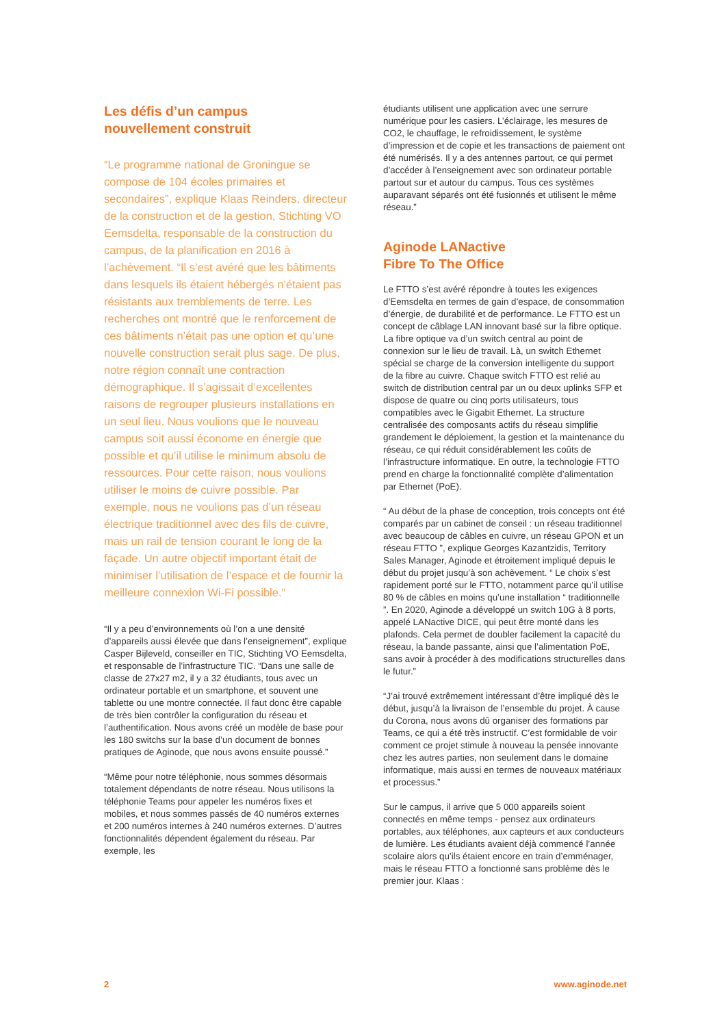Les défis d’un campus
nouvellement construit
“Le programme national de Groningue se compose de 104 écoles primaires et secondaires”, explique Klaas Reinders, directeur de la construction et de la gestion, Stichting VO Eemsdelta, responsable de la construction du campus, de la planification en 2016 à l’achèvement. “Il s’est avéré que les bâtiments dans lesquels ils étaient hébergés n’étaient pas résistants aux tremblements de terre. Les recherches ont montré que le renforcement de ces bâtiments n’était pas une option et qu’une nouvelle construction serait plus sage. De plus, notre région connaît une contraction démographique. Il s’agissait d’excellentes raisons de regrouper plusieurs installations en un seul lieu. Nous voulions que le nouveau campus soit aussi économe en énergie que possible et qu’il utilise le minimum absolu de ressources. Pour cette raison, nous voulions utiliser le moins de cuivre possible. Par exemple, nous ne voulions pas d’un réseau électrique traditionnel avec des fils de cuivre, mais un rail de tension courant le long de la façade. Un autre objectif important était de minimiser l’utilisation de l’espace et de fournir la meilleure connexion Wi-Fi possible.”
“Il y a peu d’environnements où l’on a une densité d’appareils aussi élevée que dans l’enseignement”, explique Casper Bijleveld, conseiller en TIC, Stichting VO Eemsdelta, et responsable de l’infrastructure TIC. “Dans une salle de classe de 27x27 m2, il y a 32 étudiants, tous avec un ordinateur portable et un smartphone, et souvent une tablette ou une montre connectée. Il faut donc être capable de très bien contrôler la configuration du réseau et l’authentification. Nous avons créé un modèle de base pour les 180 switchs sur la base d’un document de bonnes pratiques de Aginode, que nous avons ensuite poussé.”
“Même pour notre téléphonie, nous sommes désormais totalement dépendants de notre réseau. Nous utilisons la téléphonie Teams pour appeler les numéros fixes et mobiles, et nous sommes passés de 40 numéros externes et 200 numéros internes à 240 numéros externes. D’autres fonctionnalités dépendent également du réseau. Par exemple, les
étudiants utilisent une application avec une serrure numérique pour les casiers. L’éclairage, les mesures de CO2, le chauffage, le refroidissement, le système d’impression et de copie et les transactions de paiement ont été numérisés. Il y a des antennes partout, ce qui permet d’accéder à l’enseignement avec son ordinateur portable partout sur et autour du campus. Tous ces systèmes auparavant séparés ont été fusionnés et utilisent le même réseau.”
Aginode LANactive
Fibre To The Office
Le FTTO s’est avéré répondre à toutes les exigences d’Eemsdelta en termes de gain d’espace, de consommation d’énergie, de durabilité et de performance. Le FTTO est un concept de câblage LAN innovant basé sur la fibre optique. La fibre optique va d’un switch central au point de connexion sur le lieu de travail. Là, un switch Ethernet spécial se charge de la conversion intelligente du support de la fibre au cuivre. Chaque switch FTTO est relié au switch de distribution central par un ou deux uplinks SFP et dispose de quatre ou cinq ports utilisateurs, tous compatibles avec le Gigabit Ethernet. La structure centralisée des composants actifs du réseau simplifie grandement le déploiement, la gestion et la maintenance du réseau, ce qui réduit considérablement les coûts de l’infrastructure informatique. En outre, la technologie FTTO prend en charge la fonctionnalité complète d’alimentation par Ethernet (PoE).
“ Au début de la phase de conception, trois concepts ont été comparés par un cabinet de conseil : un réseau traditionnel avec beaucoup de câbles en cuivre, un réseau GPON et un réseau FTTO ”, explique Georges Kazantzidis, Territory Sales Manager, Aginode et étroitement impliqué depuis le début du projet jusqu’à son achèvement. “ Le choix s’est rapidement porté sur le FTTO, notamment parce qu’il utilise 80 % de câbles en moins qu’une installation “ traditionnelle ”. En 2020, Aginode a développé un switch 10G à 8 ports, appelé LANactive DICE, qui peut être monté dans les plafonds. Cela permet de doubler facilement la capacité du réseau, la bande passante, ainsi que l’alimentation PoE, sans avoir à procéder à des modifications structurelles dans le futur.”
“J’ai trouvé extrêmement intéressant d’être impliqué dès le début, jusqu’à la livraison de l’ensemble du projet. À cause du Corona, nous avons dû organiser des formations par Teams, ce qui a été très instructif. C’est formidable de voir comment ce projet stimule à nouveau la pensée innovante chez les autres parties, non seulement dans le domaine informatique, mais aussi en termes de nouveaux matériaux et processus.”
Sur le campus, il arrive que 5 000 appareils soient connectés en même temps - pensez aux ordinateurs portables, aux téléphones, aux capteurs et aux conducteurs de lumière. Les étudiants avaient déjà commencé l’année scolaire alors qu’ils étaient encore en train d’emménager, mais le réseau FTTO a fonctionné sans problème dès le premier jour. Klaas :
2 www.aginode.net